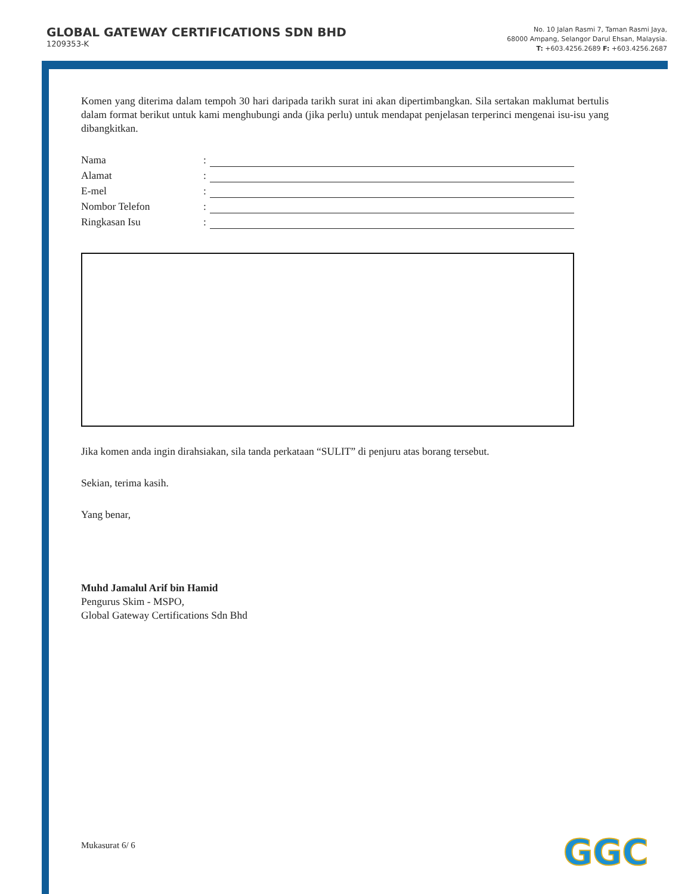GLOBAL GATEWAY CERTIFICATIONS SDN BHD
1209353-K
No. 10 Jalan Rasmi 7, Taman Rasmi Jaya,
68000 Ampang, Selangor Darul Ehsan, Malaysia.
T: +603.4256.2689 F: +603.4256.2687
Komen yang diterima dalam tempoh 30 hari daripada tarikh surat ini akan dipertimbangkan. Sila sertakan maklumat bertulis dalam format berikut untuk kami menghubungi anda (jika perlu) untuk mendapat penjelasan terperinci mengenai isu-isu yang dibangkitkan.
Nama:
Alamat:
E-mel:
Nombor Telefon:
Ringkasan Isu:
Jika komen anda ingin dirahsiakan, sila tanda perkataan “SULIT” di penjuru atas borang tersebut.
Sekian, terima kasih.
Yang benar,
Muhd Jamalul Arif bin Hamid
Pengurus Skim - MSPO,
Global Gateway Certifications Sdn Bhd
Mukasurat 6/ 6 GGC